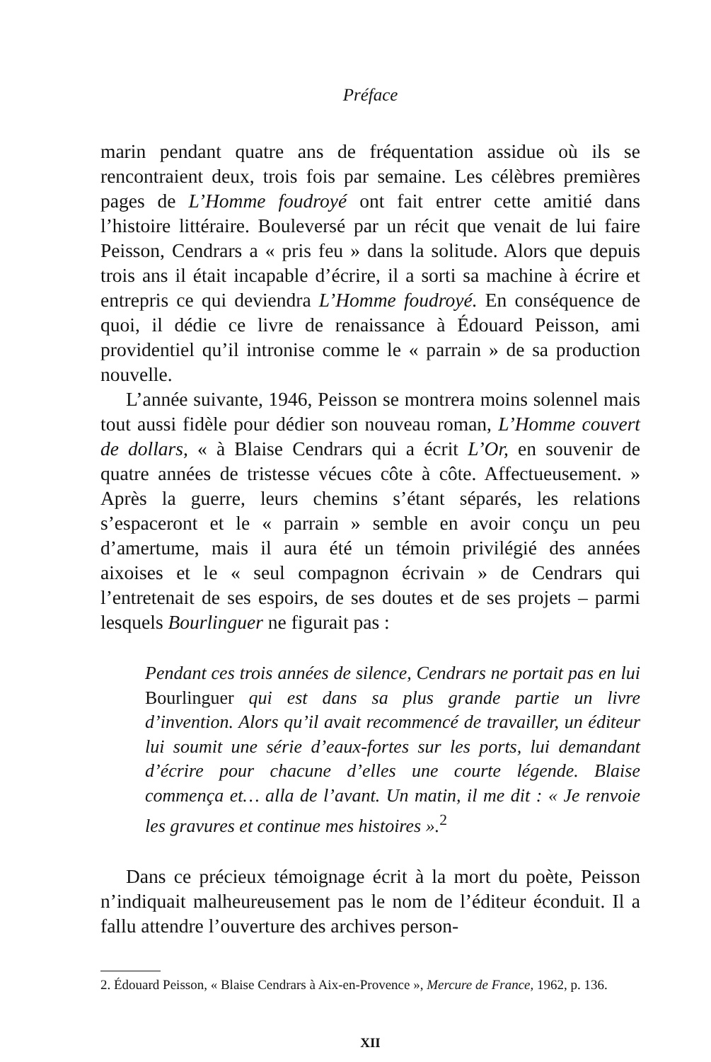Préface
marin pendant quatre ans de fréquentation assidue où ils se rencontraient deux, trois fois par semaine. Les célèbres premières pages de L’Homme foudroyé ont fait entrer cette amitié dans l’histoire littéraire. Bouleversé par un récit que venait de lui faire Peisson, Cendrars a « pris feu » dans la solitude. Alors que depuis trois ans il était incapable d’écrire, il a sorti sa machine à écrire et entrepris ce qui deviendra L’Homme foudroyé. En conséquence de quoi, il dédie ce livre de renaissance à Édouard Peisson, ami providentiel qu’il intronise comme le « parrain » de sa production nouvelle.
L’année suivante, 1946, Peisson se montrera moins solennel mais tout aussi fidèle pour dédier son nouveau roman, L’Homme couvert de dollars, « à Blaise Cendrars qui a écrit L’Or, en souvenir de quatre années de tristesse vécues côte à côte. Affectueusement. » Après la guerre, leurs chemins s’étant séparés, les relations s’espaceront et le « parrain » semble en avoir conçu un peu d’amertume, mais il aura été un témoin privilégié des années aixoises et le « seul compagnon écrivain » de Cendrars qui l’entretenait de ses espoirs, de ses doutes et de ses projets – parmi lesquels Bourlinguer ne figurait pas :
Pendant ces trois années de silence, Cendrars ne portait pas en lui Bourlinguer qui est dans sa plus grande partie un livre d’invention. Alors qu’il avait recommencé de travailler, un éditeur lui soumit une série d’eaux-fortes sur les ports, lui demandant d’écrire pour chacune d’elles une courte légende. Blaise commença et… alla de l’avant. Un matin, il me dit : « Je renvoie les gravures et continue mes histoires ».<sup>2</sup>
Dans ce précieux témoignage écrit à la mort du poète, Peisson n’indiquait malheureusement pas le nom de l’éditeur éconduit. Il a fallu attendre l’ouverture des archives person-
2. Édouard Peisson, « Blaise Cendrars à Aix-en-Provence », Mercure de France, 1962, p. 136.
XII